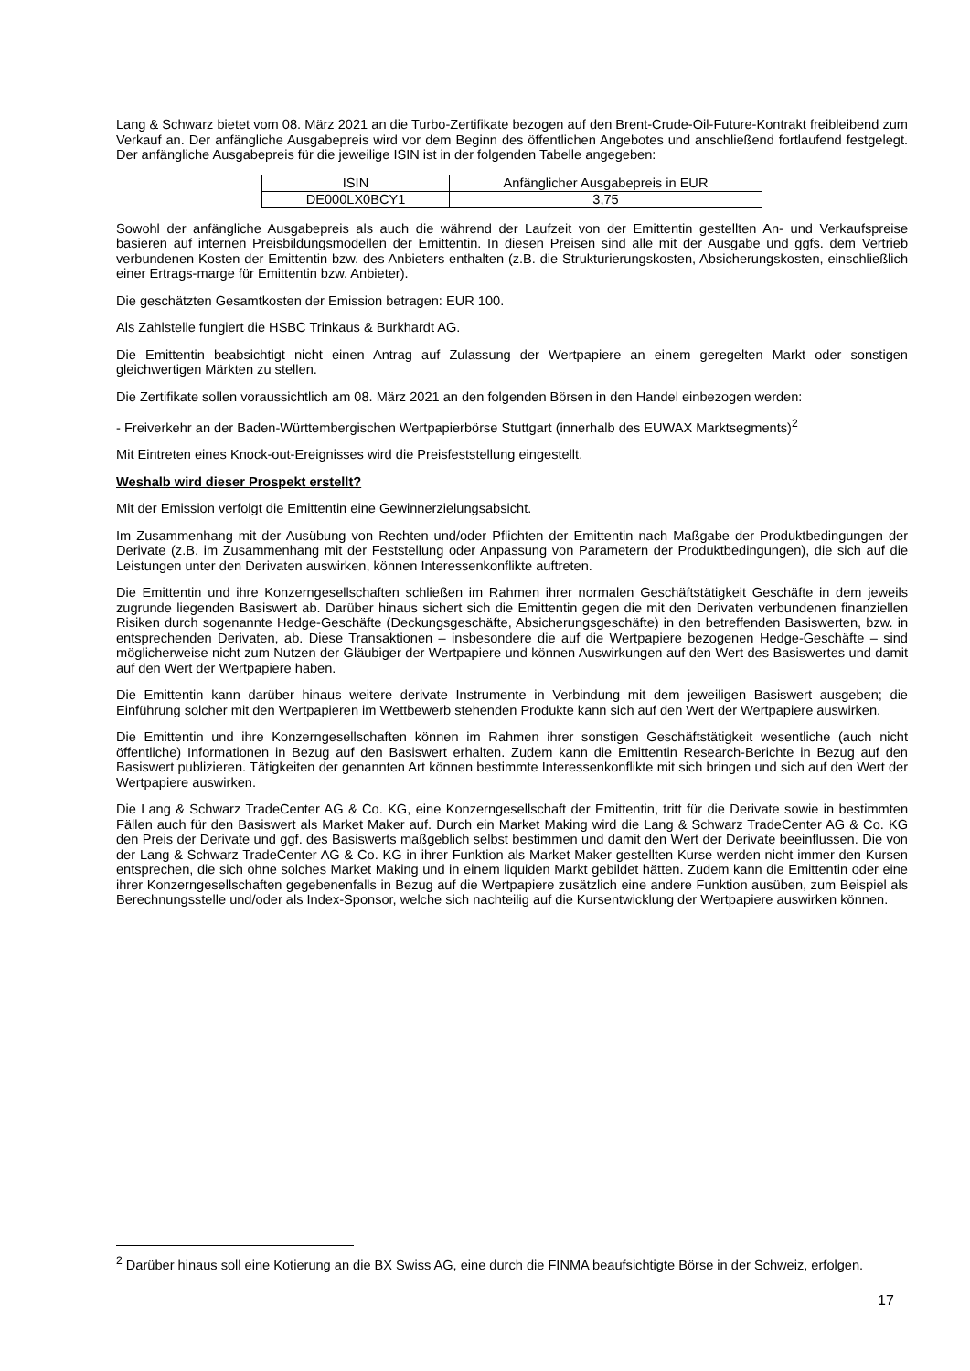Lang & Schwarz bietet vom 08. März 2021 an die Turbo-Zertifikate bezogen auf den Brent-Crude-Oil-Future-Kontrakt freibleibend zum Verkauf an. Der anfängliche Ausgabepreis wird vor dem Beginn des öffentlichen Angebotes und anschließend fortlaufend festgelegt. Der anfängliche Ausgabepreis für die jeweilige ISIN ist in der folgenden Tabelle angegeben:
| ISIN | Anfänglicher Ausgabepreis in EUR |
| DE000LX0BCY1 | 3,75 |
Sowohl der anfängliche Ausgabepreis als auch die während der Laufzeit von der Emittentin gestellten An- und Verkaufspreise basieren auf internen Preisbildungsmodellen der Emittentin. In diesen Preisen sind alle mit der Ausgabe und ggfs. dem Vertrieb verbundenen Kosten der Emittentin bzw. des Anbieters enthalten (z.B. die Strukturierungskosten, Absicherungskosten, einschließlich einer Ertrags-marge für Emittentin bzw. Anbieter).
Die geschätzten Gesamtkosten der Emission betragen: EUR 100.
Als Zahlstelle fungiert die HSBC Trinkaus & Burkhardt AG.
Die Emittentin beabsichtigt nicht einen Antrag auf Zulassung der Wertpapiere an einem geregelten Markt oder sonstigen gleichwertigen Märkten zu stellen.
Die Zertifikate sollen voraussichtlich am 08. März 2021 an den folgenden Börsen in den Handel einbezogen werden:
- Freiverkehr an der Baden-Württembergischen Wertpapierbörse Stuttgart (innerhalb des EUWAX Marktsegments)<sup>2</sup>
Mit Eintreten eines Knock-out-Ereignisses wird die Preisfeststellung eingestellt.
Weshalb wird dieser Prospekt erstellt?
Mit der Emission verfolgt die Emittentin eine Gewinnerzielungsabsicht.
Im Zusammenhang mit der Ausübung von Rechten und/oder Pflichten der Emittentin nach Maßgabe der Produktbedingungen der Derivate (z.B. im Zusammenhang mit der Feststellung oder Anpassung von Parametern der Produktbedingungen), die sich auf die Leistungen unter den Derivaten auswirken, können Interessenkonflikte auftreten.
Die Emittentin und ihre Konzerngesellschaften schließen im Rahmen ihrer normalen Geschäftstätigkeit Geschäfte in dem jeweils zugrunde liegenden Basiswert ab. Darüber hinaus sichert sich die Emittentin gegen die mit den Derivaten verbundenen finanziellen Risiken durch sogenannte Hedge-Geschäfte (Deckungsgeschäfte, Absicherungsgeschäfte) in den betreffenden Basiswerten, bzw. in entsprechenden Derivaten, ab. Diese Transaktionen – insbesondere die auf die Wertpapiere bezogenen Hedge-Geschäfte – sind möglicherweise nicht zum Nutzen der Gläubiger der Wertpapiere und können Auswirkungen auf den Wert des Basiswertes und damit auf den Wert der Wertpapiere haben.
Die Emittentin kann darüber hinaus weitere derivate Instrumente in Verbindung mit dem jeweiligen Basiswert ausgeben; die Einführung solcher mit den Wertpapieren im Wettbewerb stehenden Produkte kann sich auf den Wert der Wertpapiere auswirken.
Die Emittentin und ihre Konzerngesellschaften können im Rahmen ihrer sonstigen Geschäftstätigkeit wesentliche (auch nicht öffentliche) Informationen in Bezug auf den Basiswert erhalten. Zudem kann die Emittentin Research-Berichte in Bezug auf den Basiswert publizieren. Tätigkeiten der genannten Art können bestimmte Interessenkonflikte mit sich bringen und sich auf den Wert der Wertpapiere auswirken.
Die Lang & Schwarz TradeCenter AG & Co. KG, eine Konzerngesellschaft der Emittentin, tritt für die Derivate sowie in bestimmten Fällen auch für den Basiswert als Market Maker auf. Durch ein Market Making wird die Lang & Schwarz TradeCenter AG & Co. KG den Preis der Derivate und ggf. des Basiswerts maßgeblich selbst bestimmen und damit den Wert der Derivate beeinflussen. Die von der Lang & Schwarz TradeCenter AG & Co. KG in ihrer Funktion als Market Maker gestellten Kurse werden nicht immer den Kursen entsprechen, die sich ohne solches Market Making und in einem liquiden Markt gebildet hätten. Zudem kann die Emittentin oder eine ihrer Konzerngesellschaften gegebenenfalls in Bezug auf die Wertpapiere zusätzlich eine andere Funktion ausüben, zum Beispiel als Berechnungsstelle und/oder als Index-Sponsor, welche sich nachteilig auf die Kursentwicklung der Wertpapiere auswirken können.
<sup>2</sup> Darüber hinaus soll eine Kotierung an die BX Swiss AG, eine durch die FINMA beaufsichtigte Börse in der Schweiz, erfolgen.
17